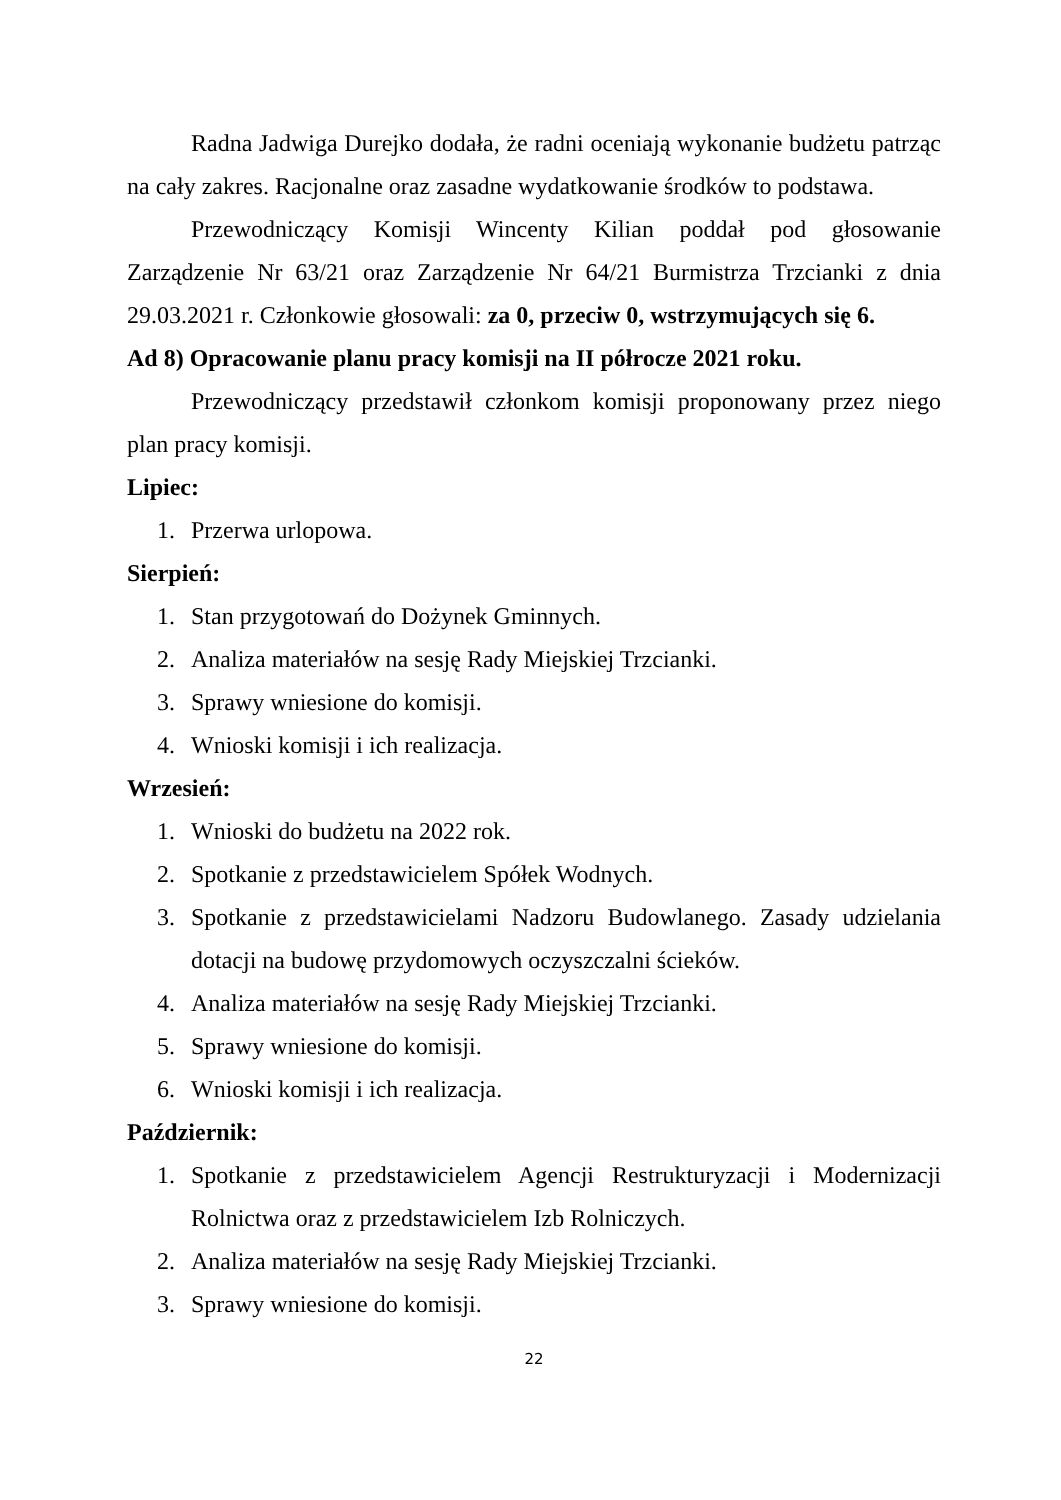Radna Jadwiga Durejko dodała, że radni oceniają wykonanie budżetu patrząc na cały zakres. Racjonalne oraz zasadne wydatkowanie środków to podstawa.
Przewodniczący Komisji Wincenty Kilian poddał pod głosowanie Zarządzenie Nr 63/21 oraz Zarządzenie Nr 64/21 Burmistrza Trzcianki z dnia 29.03.2021 r. Członkowie głosowali: za 0, przeciw 0, wstrzymujących się 6.
Ad 8) Opracowanie planu pracy komisji na II półrocze 2021 roku.
Przewodniczący przedstawił członkom komisji proponowany przez niego plan pracy komisji.
Lipiec:
1. Przerwa urlopowa.
Sierpień:
1. Stan przygotowań do Dożynek Gminnych.
2. Analiza materiałów na sesję Rady Miejskiej Trzcianki.
3. Sprawy wniesione do komisji.
4. Wnioski komisji i ich realizacja.
Wrzesień:
1. Wnioski do budżetu na 2022 rok.
2. Spotkanie z przedstawicielem Spółek Wodnych.
3. Spotkanie z przedstawicielami Nadzoru Budowlanego. Zasady udzielania dotacji na budowę przydomowych oczyszczalni ścieków.
4. Analiza materiałów na sesję Rady Miejskiej Trzcianki.
5. Sprawy wniesione do komisji.
6. Wnioski komisji i ich realizacja.
Październik:
1. Spotkanie z przedstawicielem Agencji Restrukturyzacji i Modernizacji Rolnictwa oraz z przedstawicielem Izb Rolniczych.
2. Analiza materiałów na sesję Rady Miejskiej Trzcianki.
3. Sprawy wniesione do komisji.
22